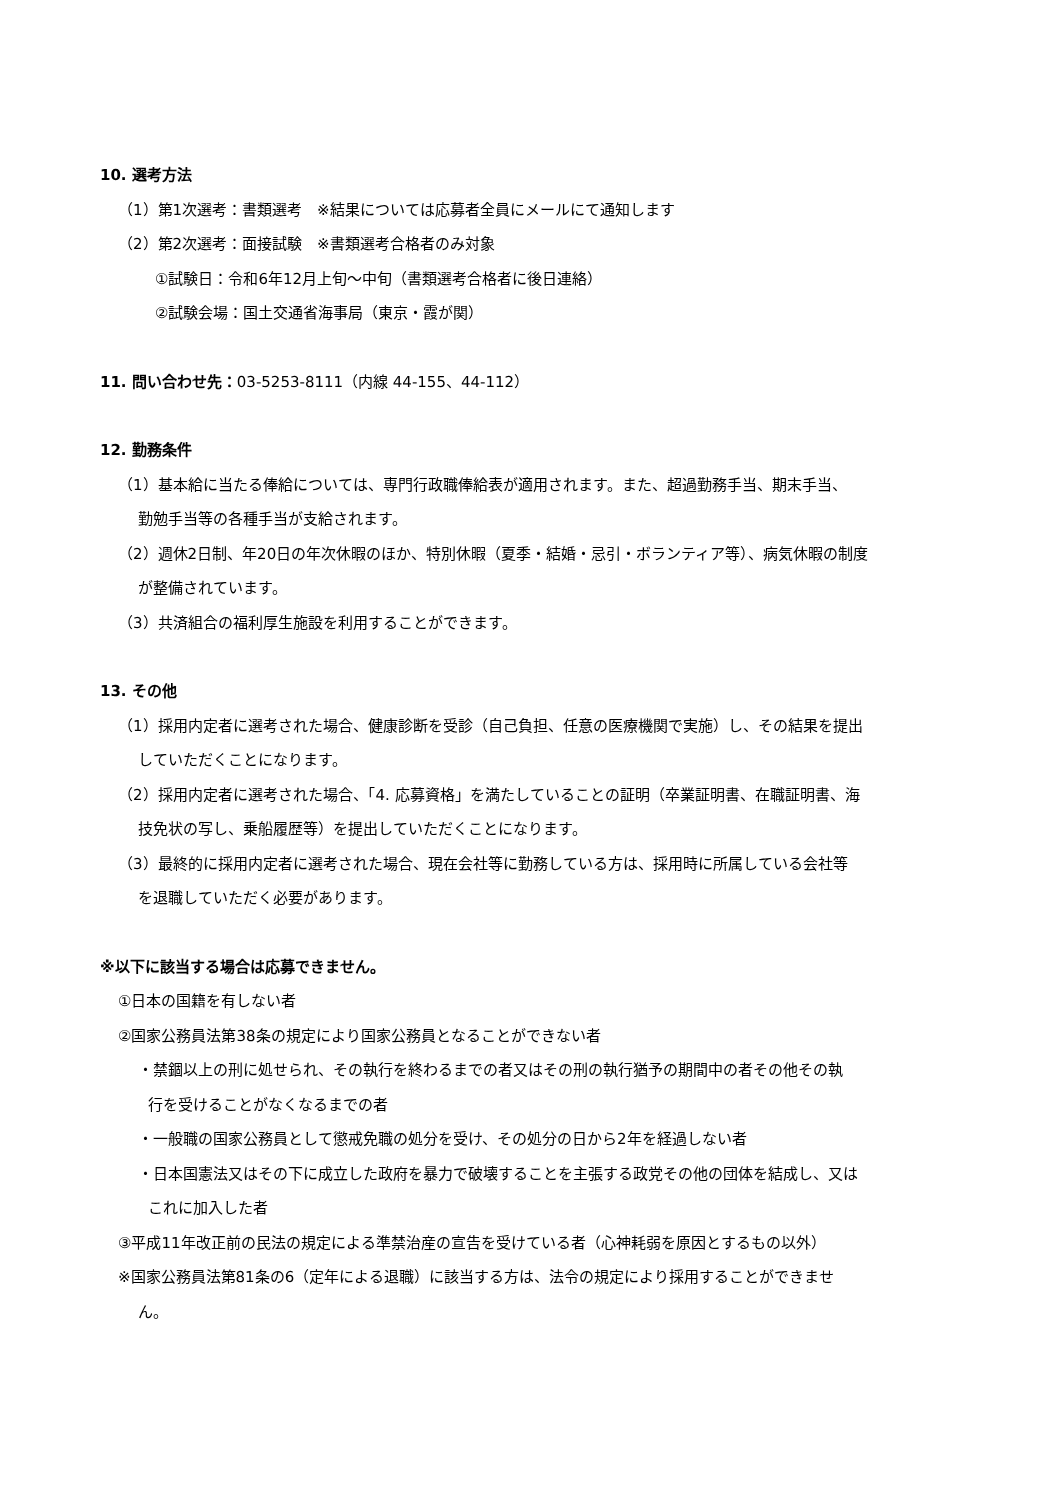10. 選考方法
（1）第1次選考：書類選考　※結果については応募者全員にメールにて通知します
（2）第2次選考：面接試験　※書類選考合格者のみ対象
①試験日：令和6年12月上旬～中旬（書類選考合格者に後日連絡）
②試験会場：国土交通省海事局（東京・霞が関）
11. 問い合わせ先：03-5253-8111（内線 44-155、44-112）
12. 勤務条件
（1）基本給に当たる俸給については、専門行政職俸給表が適用されます。また、超過勤務手当、期末手当、
勤勉手当等の各種手当が支給されます。
（2）週休2日制、年20日の年次休暇のほか、特別休暇（夏季・結婚・忌引・ボランティア等）、病気休暇の制度
が整備されています。
（3）共済組合の福利厚生施設を利用することができます。
13. その他
（1）採用内定者に選考された場合、健康診断を受診（自己負担、任意の医療機関で実施）し、その結果を提出
していただくことになります。
（2）採用内定者に選考された場合、「4. 応募資格」を満たしていることの証明（卒業証明書、在職証明書、海
技免状の写し、乗船履歴等）を提出していただくことになります。
（3）最終的に採用内定者に選考された場合、現在会社等に勤務している方は、採用時に所属している会社等
を退職していただく必要があります。
※以下に該当する場合は応募できません。
①日本の国籍を有しない者
②国家公務員法第38条の規定により国家公務員となることができない者
・禁錮以上の刑に処せられ、その執行を終わるまでの者又はその刑の執行猶予の期間中の者その他その執
行を受けることがなくなるまでの者
・一般職の国家公務員として懲戒免職の処分を受け、その処分の日から2年を経過しない者
・日本国憲法又はその下に成立した政府を暴力で破壊することを主張する政党その他の団体を結成し、又は
これに加入した者
③平成11年改正前の民法の規定による準禁治産の宣告を受けている者（心神耗弱を原因とするもの以外）
※国家公務員法第81条の6（定年による退職）に該当する方は、法令の規定により採用することができませ
ん。